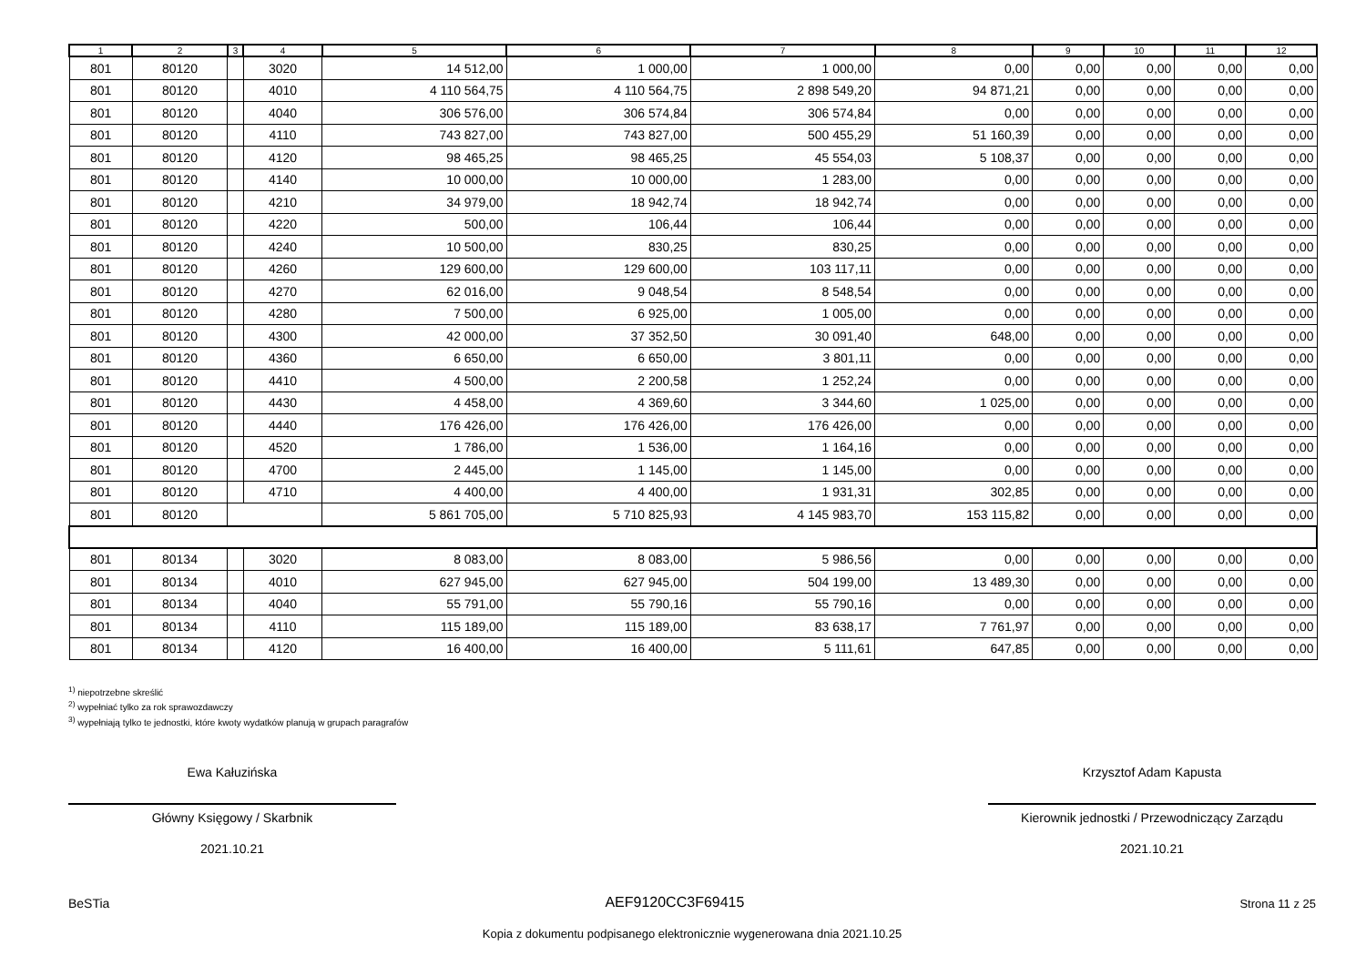| 1 | 2 | 3 | 4 | 5 | 6 | 7 | 8 | 9 | 10 | 11 | 12 |
| --- | --- | --- | --- | --- | --- | --- | --- | --- | --- | --- | --- |
| 801 | 80120 | | 3020 | 14 512,00 | 1 000,00 | 1 000,00 | 0,00 | 0,00 | 0,00 | 0,00 | 0,00 |
| 801 | 80120 | | 4010 | 4 110 564,75 | 4 110 564,75 | 2 898 549,20 | 94 871,21 | 0,00 | 0,00 | 0,00 | 0,00 |
| 801 | 80120 | | 4040 | 306 576,00 | 306 574,84 | 306 574,84 | 0,00 | 0,00 | 0,00 | 0,00 | 0,00 |
| 801 | 80120 | | 4110 | 743 827,00 | 743 827,00 | 500 455,29 | 51 160,39 | 0,00 | 0,00 | 0,00 | 0,00 |
| 801 | 80120 | | 4120 | 98 465,25 | 98 465,25 | 45 554,03 | 5 108,37 | 0,00 | 0,00 | 0,00 | 0,00 |
| 801 | 80120 | | 4140 | 10 000,00 | 10 000,00 | 1 283,00 | 0,00 | 0,00 | 0,00 | 0,00 | 0,00 |
| 801 | 80120 | | 4210 | 34 979,00 | 18 942,74 | 18 942,74 | 0,00 | 0,00 | 0,00 | 0,00 | 0,00 |
| 801 | 80120 | | 4220 | 500,00 | 106,44 | 106,44 | 0,00 | 0,00 | 0,00 | 0,00 | 0,00 |
| 801 | 80120 | | 4240 | 10 500,00 | 830,25 | 830,25 | 0,00 | 0,00 | 0,00 | 0,00 | 0,00 |
| 801 | 80120 | | 4260 | 129 600,00 | 129 600,00 | 103 117,11 | 0,00 | 0,00 | 0,00 | 0,00 | 0,00 |
| 801 | 80120 | | 4270 | 62 016,00 | 9 048,54 | 8 548,54 | 0,00 | 0,00 | 0,00 | 0,00 | 0,00 |
| 801 | 80120 | | 4280 | 7 500,00 | 6 925,00 | 1 005,00 | 0,00 | 0,00 | 0,00 | 0,00 | 0,00 |
| 801 | 80120 | | 4300 | 42 000,00 | 37 352,50 | 30 091,40 | 648,00 | 0,00 | 0,00 | 0,00 | 0,00 |
| 801 | 80120 | | 4360 | 6 650,00 | 6 650,00 | 3 801,11 | 0,00 | 0,00 | 0,00 | 0,00 | 0,00 |
| 801 | 80120 | | 4410 | 4 500,00 | 2 200,58 | 1 252,24 | 0,00 | 0,00 | 0,00 | 0,00 | 0,00 |
| 801 | 80120 | | 4430 | 4 458,00 | 4 369,60 | 3 344,60 | 1 025,00 | 0,00 | 0,00 | 0,00 | 0,00 |
| 801 | 80120 | | 4440 | 176 426,00 | 176 426,00 | 176 426,00 | 0,00 | 0,00 | 0,00 | 0,00 | 0,00 |
| 801 | 80120 | | 4520 | 1 786,00 | 1 536,00 | 1 164,16 | 0,00 | 0,00 | 0,00 | 0,00 | 0,00 |
| 801 | 80120 | | 4700 | 2 445,00 | 1 145,00 | 1 145,00 | 0,00 | 0,00 | 0,00 | 0,00 | 0,00 |
| 801 | 80120 | | 4710 | 4 400,00 | 4 400,00 | 1 931,31 | 302,85 | 0,00 | 0,00 | 0,00 | 0,00 |
| 801 | 80120 | | | 5 861 705,00 | 5 710 825,93 | 4 145 983,70 | 153 115,82 | 0,00 | 0,00 | 0,00 | 0,00 |
| 801 | 80134 | | 3020 | 8 083,00 | 8 083,00 | 5 986,56 | 0,00 | 0,00 | 0,00 | 0,00 | 0,00 |
| 801 | 80134 | | 4010 | 627 945,00 | 627 945,00 | 504 199,00 | 13 489,30 | 0,00 | 0,00 | 0,00 | 0,00 |
| 801 | 80134 | | 4040 | 55 791,00 | 55 790,16 | 55 790,16 | 0,00 | 0,00 | 0,00 | 0,00 | 0,00 |
| 801 | 80134 | | 4110 | 115 189,00 | 115 189,00 | 83 638,17 | 7 761,97 | 0,00 | 0,00 | 0,00 | 0,00 |
| 801 | 80134 | | 4120 | 16 400,00 | 16 400,00 | 5 111,61 | 647,85 | 0,00 | 0,00 | 0,00 | 0,00 |
<sup>1)</sup> niepotrzebne skreślić
<sup>2)</sup> wypełniać tylko za rok sprawozdawczy
<sup>3)</sup> wypełniają tylko te jednostki, które kwoty wydatków planują w grupach paragrafów
Ewa Kałuzińska
Główny Księgowy / Skarbnik
2021.10.21
Krzysztof Adam Kapusta
Kierownik jednostki / Przewodniczący Zarządu
2021.10.21
BeSTia AEF9120CC3F69415 Strona 11 z 25
Kopia z dokumentu podpisanego elektronicznie wygenerowana dnia 2021.10.25